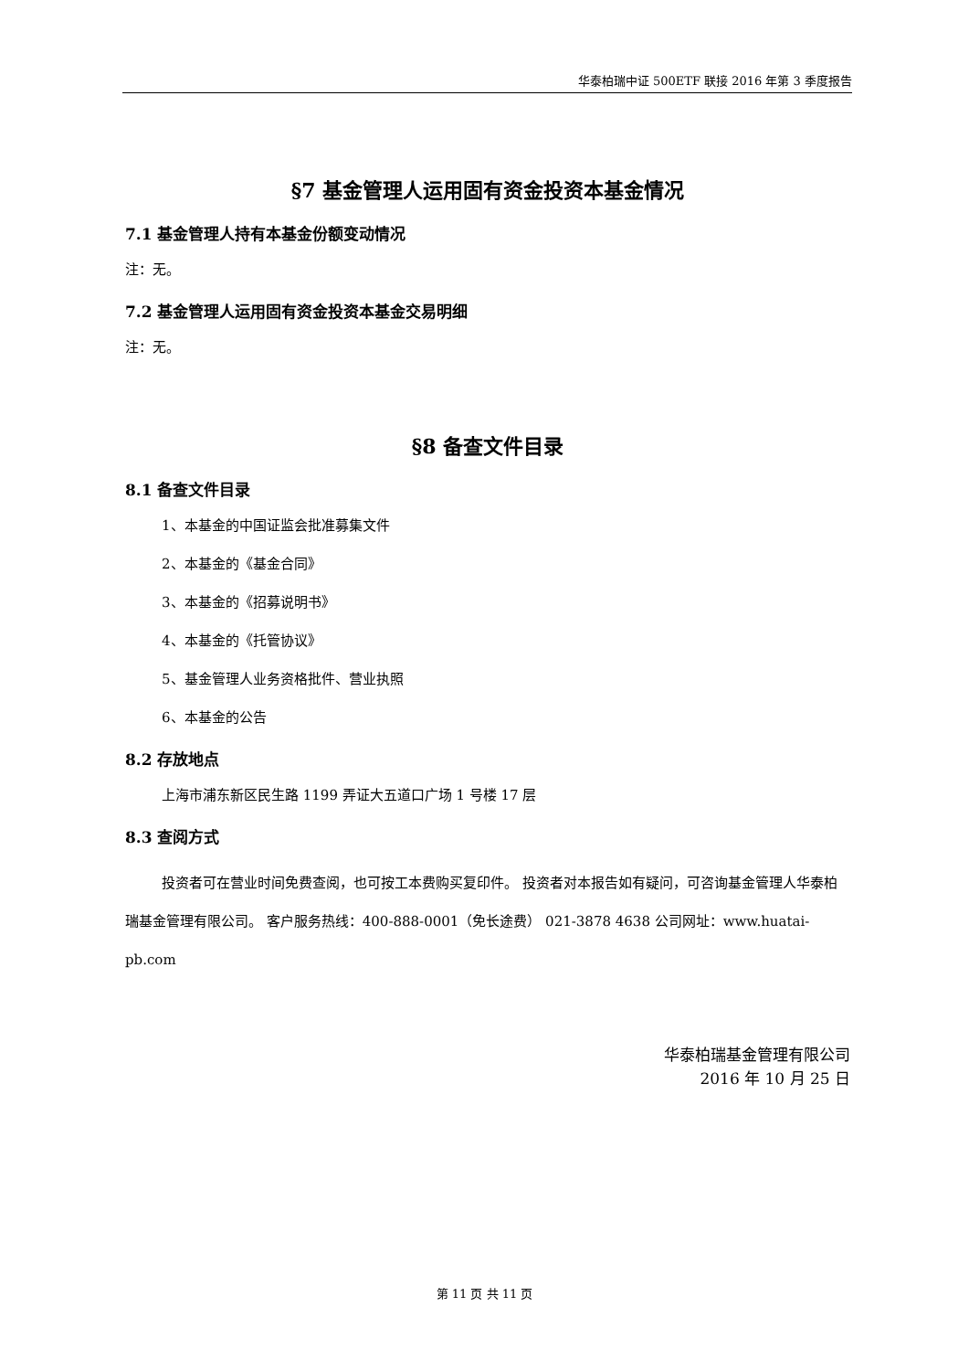华泰柏瑞中证 500ETF 联接 2016 年第 3 季度报告
§7 基金管理人运用固有资金投资本基金情况
7.1 基金管理人持有本基金份额变动情况
注：无。
7.2 基金管理人运用固有资金投资本基金交易明细
注：无。
§8 备查文件目录
8.1 备查文件目录
1、本基金的中国证监会批准募集文件
2、本基金的《基金合同》
3、本基金的《招募说明书》
4、本基金的《托管协议》
5、基金管理人业务资格批件、营业执照
6、本基金的公告
8.2 存放地点
上海市浦东新区民生路 1199 弄证大五道口广场 1 号楼 17 层
8.3 查阅方式
投资者可在营业时间免费查阅，也可按工本费购买复印件。 投资者对本报告如有疑问，可咨询基金管理人华泰柏瑞基金管理有限公司。 客户服务热线：400-888-0001（免长途费） 021-3878 4638 公司网址：www.huatai-pb.com
华泰柏瑞基金管理有限公司
2016 年 10 月 25 日
第 11 页 共 11 页